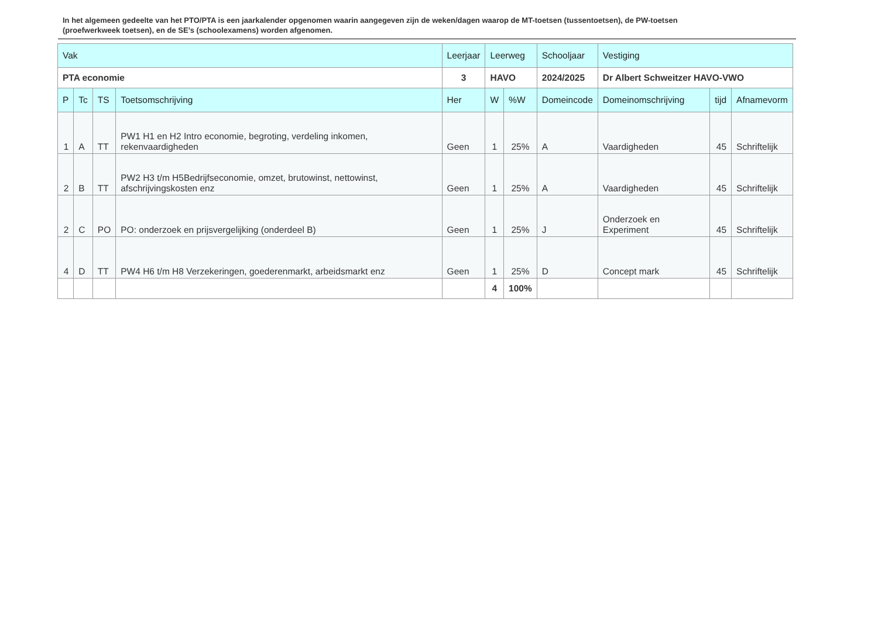In het algemeen gedeelte van het PTO/PTA is een jaarkalender opgenomen waarin aangegeven zijn de weken/dagen waarop de MT-toetsen (tussentoetsen), de PW-toetsen (proefwerkweek toetsen), en de SE’s (schoolexamens) worden afgenomen.
| Vak | | | | Leerjaar | Leerweg | | Schooljaar | Vestiging | | |
| PTA economie | | | | 3 | HAVO | | 2024/2025 | Dr Albert Schweitzer HAVO-VWO | | |
| P | Tc | TS | Toetsomschrijving | Her | W | %W | Domeincode | Domeinomschrijving | tijd | Afnamevorm |
| 1 | A | TT | PW1 H1 en H2 Intro economie, begroting, verdeling inkomen, rekenvaardigheden | Geen | 1 | 25% | A | Vaardigheden | 45 | Schriftelijk |
| 2 | B | TT | PW2 H3 t/m H5Bedrijfseconomie, omzet, brutowinst, nettowinst, afschrijvingskosten enz | Geen | 1 | 25% | A | Vaardigheden | 45 | Schriftelijk |
| 2 | C | PO | PO: onderzoek en prijsvergelijking (onderdeel B) | Geen | 1 | 25% | J | Onderzoek en Experiment | 45 | Schriftelijk |
| 4 | D | TT | PW4 H6 t/m H8 Verzekeringen, goederenmarkt, arbeidsmarkt enz | Geen | 1 | 25% | D | Concept mark | 45 | Schriftelijk |
| | | | | | 4 | 100% | | | | |